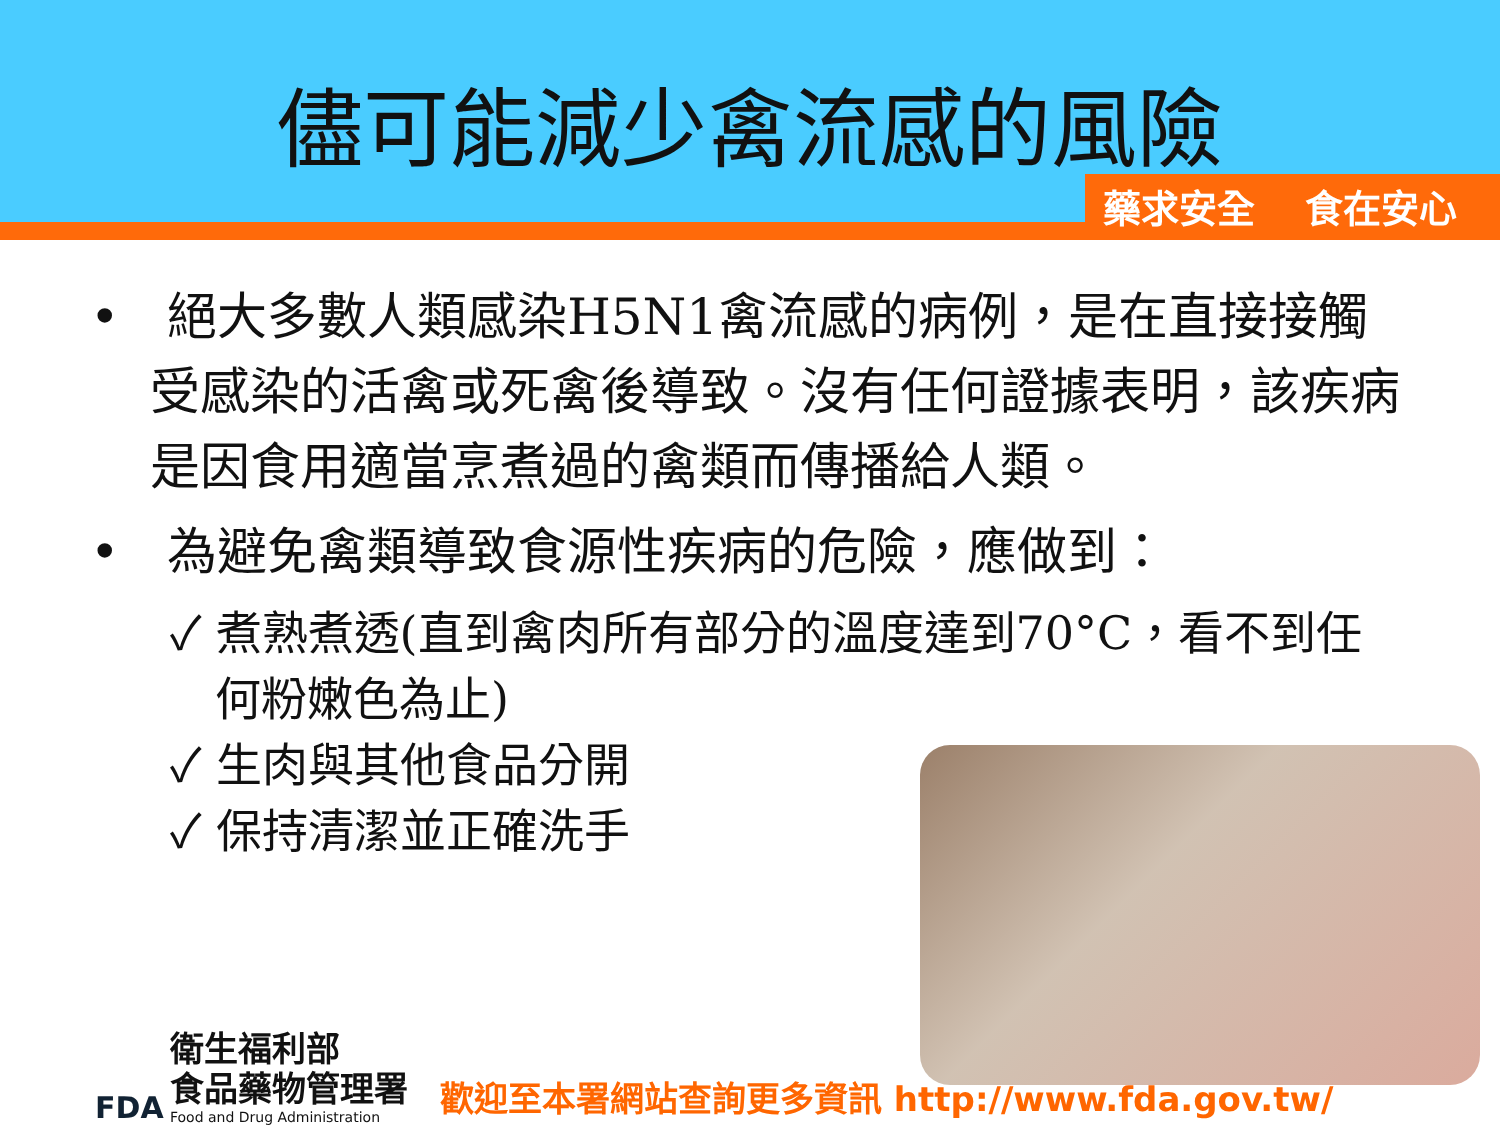儘可能減少禽流感的風險
藥求安全 食在安心
• 絕大多數人類感染H5N1禽流感的病例，是在直接接觸受感染的活禽或死禽後導致。沒有任何證據表明，該疾病是因食用適當烹煮過的禽類而傳播給人類。
• 為避免禽類導致食源性疾病的危險，應做到：
✓ 煮熟煮透(直到禽肉所有部分的溫度達到70°C，看不到任何粉嫩色為止)
✓ 生肉與其他食品分開
✓ 保持清潔並正確洗手
FDA
衛生福利部
食品藥物管理署
Food and Drug Administration
歡迎至本署網站查詢更多資訊 http://www.fda.gov.tw/